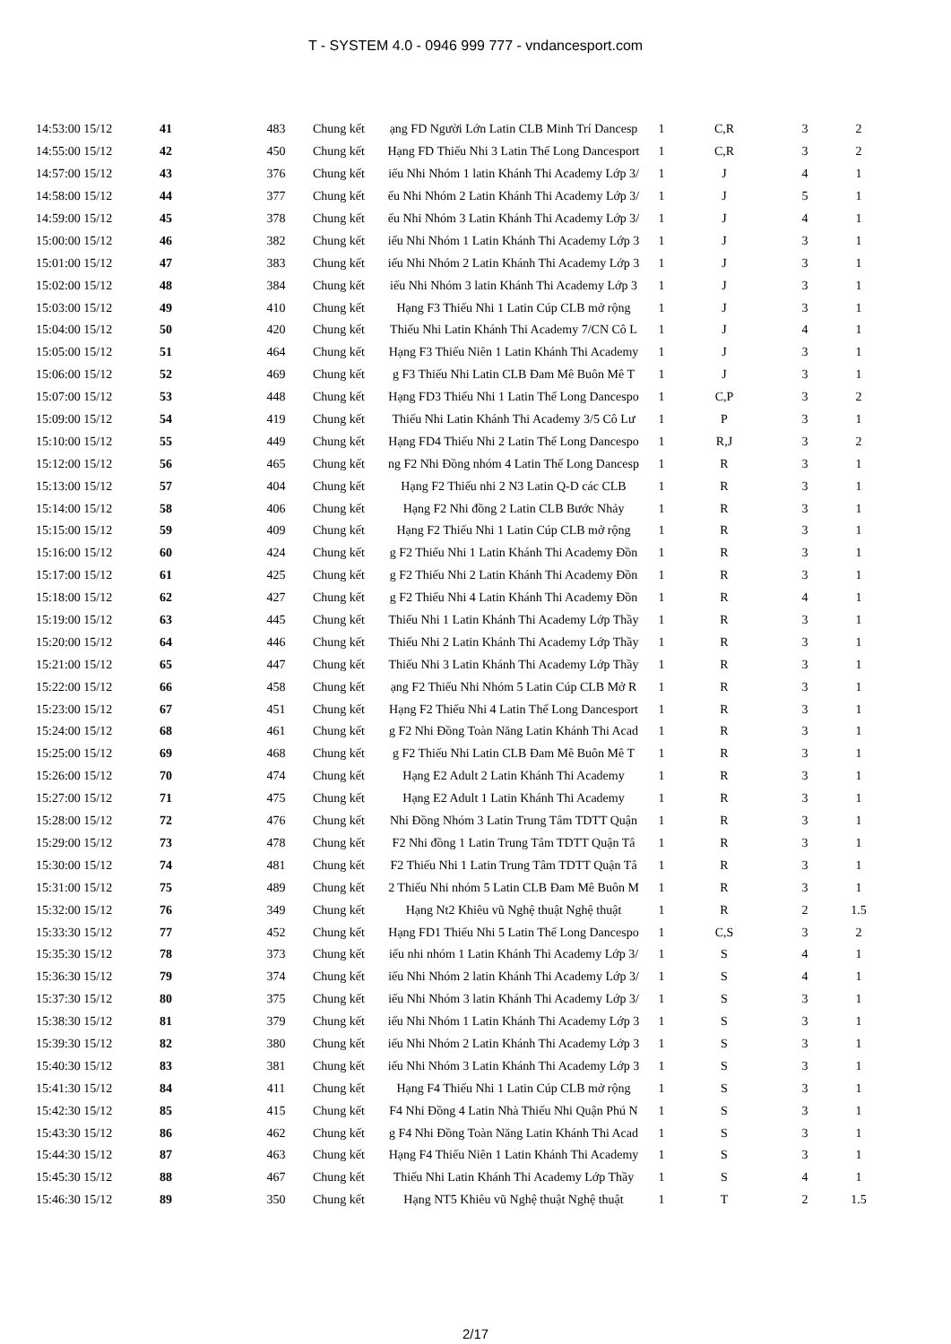T - SYSTEM 4.0 - 0946 999 777 - vndancesport.com
| 14:53:00 15/12 | 41 | 483 | Chung kết | ạng FD Người Lớn Latin CLB Minh Trí Dancesp | 1 | C,R | 3 | 2 |
| 14:55:00 15/12 | 42 | 450 | Chung kết | Hạng FD Thiếu Nhi 3 Latin Thế Long Dancesport | 1 | C,R | 3 | 2 |
| 14:57:00 15/12 | 43 | 376 | Chung kết | iếu Nhi Nhóm 1 latin Khánh Thi Academy Lớp 3/ | 1 | J | 4 | 1 |
| 14:58:00 15/12 | 44 | 377 | Chung kết | ếu Nhi Nhóm 2 Latin Khánh Thi Academy Lớp 3/ | 1 | J | 5 | 1 |
| 14:59:00 15/12 | 45 | 378 | Chung kết | ếu Nhi Nhóm 3 Latin Khánh Thi Academy Lớp 3/ | 1 | J | 4 | 1 |
| 15:00:00 15/12 | 46 | 382 | Chung kết | iếu Nhi Nhóm 1 Latin Khánh Thi Academy Lớp 3 | 1 | J | 3 | 1 |
| 15:01:00 15/12 | 47 | 383 | Chung kết | iếu Nhi Nhóm 2 Latin Khánh Thi Academy Lớp 3 | 1 | J | 3 | 1 |
| 15:02:00 15/12 | 48 | 384 | Chung kết | iếu Nhi Nhóm 3 latin Khánh Thi Academy Lớp 3 | 1 | J | 3 | 1 |
| 15:03:00 15/12 | 49 | 410 | Chung kết | Hạng F3 Thiếu Nhi 1 Latin Cúp CLB mở rộng | 1 | J | 3 | 1 |
| 15:04:00 15/12 | 50 | 420 | Chung kết | Thiếu Nhi Latin Khánh Thi Academy 7/CN Cô L | 1 | J | 4 | 1 |
| 15:05:00 15/12 | 51 | 464 | Chung kết | Hạng F3 Thiếu Niên 1 Latin Khánh Thi Academy | 1 | J | 3 | 1 |
| 15:06:00 15/12 | 52 | 469 | Chung kết | g F3 Thiếu Nhi Latin CLB Đam Mê Buôn Mê T | 1 | J | 3 | 1 |
| 15:07:00 15/12 | 53 | 448 | Chung kết | Hạng FD3 Thiếu Nhi 1 Latin Thế Long Dancespo | 1 | C,P | 3 | 2 |
| 15:09:00 15/12 | 54 | 419 | Chung kết | Thiếu Nhi Latin Khánh Thi Academy 3/5 Cô Lư | 1 | P | 3 | 1 |
| 15:10:00 15/12 | 55 | 449 | Chung kết | Hạng FD4 Thiếu Nhi 2 Latin Thế Long Dancespo | 1 | R,J | 3 | 2 |
| 15:12:00 15/12 | 56 | 465 | Chung kết | ng F2 Nhi Đồng nhóm 4 Latin Thế Long Dancesp | 1 | R | 3 | 1 |
| 15:13:00 15/12 | 57 | 404 | Chung kết | Hạng F2 Thiếu nhi 2 N3 Latin Q-D các CLB | 1 | R | 3 | 1 |
| 15:14:00 15/12 | 58 | 406 | Chung kết | Hạng F2 Nhi đồng 2 Latin CLB Bước Nhảy | 1 | R | 3 | 1 |
| 15:15:00 15/12 | 59 | 409 | Chung kết | Hạng F2 Thiếu Nhi 1 Latin Cúp CLB mở rộng | 1 | R | 3 | 1 |
| 15:16:00 15/12 | 60 | 424 | Chung kết | g F2 Thiếu Nhi 1 Latin Khánh Thi Academy Đồn | 1 | R | 3 | 1 |
| 15:17:00 15/12 | 61 | 425 | Chung kết | g F2 Thiếu Nhi 2 Latin Khánh Thi Academy Đồn | 1 | R | 3 | 1 |
| 15:18:00 15/12 | 62 | 427 | Chung kết | g F2 Thiếu Nhi 4 Latin Khánh Thi Academy Đồn | 1 | R | 4 | 1 |
| 15:19:00 15/12 | 63 | 445 | Chung kết | Thiếu Nhi 1 Latin Khánh Thi Academy Lớp Thầy | 1 | R | 3 | 1 |
| 15:20:00 15/12 | 64 | 446 | Chung kết | Thiếu Nhi 2 Latin Khánh Thi Academy Lớp Thầy | 1 | R | 3 | 1 |
| 15:21:00 15/12 | 65 | 447 | Chung kết | Thiếu Nhi 3 Latin Khánh Thi Academy Lớp Thầy | 1 | R | 3 | 1 |
| 15:22:00 15/12 | 66 | 458 | Chung kết | ạng F2 Thiếu Nhi Nhóm 5 Latin Cúp CLB Mở R | 1 | R | 3 | 1 |
| 15:23:00 15/12 | 67 | 451 | Chung kết | Hạng F2 Thiếu Nhi 4 Latin Thế Long Dancesport | 1 | R | 3 | 1 |
| 15:24:00 15/12 | 68 | 461 | Chung kết | g F2 Nhi Đồng Toàn Năng Latin Khánh Thi Acad | 1 | R | 3 | 1 |
| 15:25:00 15/12 | 69 | 468 | Chung kết | g F2 Thiếu Nhi Latin CLB Đam Mê Buôn Mê T | 1 | R | 3 | 1 |
| 15:26:00 15/12 | 70 | 474 | Chung kết | Hạng E2 Adult 2 Latin Khánh Thi Academy | 1 | R | 3 | 1 |
| 15:27:00 15/12 | 71 | 475 | Chung kết | Hạng E2 Adult 1 Latin Khánh Thi Academy | 1 | R | 3 | 1 |
| 15:28:00 15/12 | 72 | 476 | Chung kết | Nhi Đồng Nhóm 3 Latin Trung Tâm TDTT Quận | 1 | R | 3 | 1 |
| 15:29:00 15/12 | 73 | 478 | Chung kết | F2 Nhi đồng 1 Latin Trung Tâm TDTT Quận Tâ | 1 | R | 3 | 1 |
| 15:30:00 15/12 | 74 | 481 | Chung kết | F2 Thiếu Nhi 1 Latin Trung Tâm TDTT Quận Tâ | 1 | R | 3 | 1 |
| 15:31:00 15/12 | 75 | 489 | Chung kết | 2 Thiếu Nhi nhóm 5 Latin CLB Đam Mê Buôn M | 1 | R | 3 | 1 |
| 15:32:00 15/12 | 76 | 349 | Chung kết | Hạng Nt2 Khiêu vũ Nghệ thuật Nghệ thuật | 1 | R | 2 | 1.5 |
| 15:33:30 15/12 | 77 | 452 | Chung kết | Hạng FD1 Thiếu Nhi 5 Latin Thế Long Dancespo | 1 | C,S | 3 | 2 |
| 15:35:30 15/12 | 78 | 373 | Chung kết | iếu nhi nhóm 1 Latin Khánh Thi Academy Lớp 3/ | 1 | S | 4 | 1 |
| 15:36:30 15/12 | 79 | 374 | Chung kết | iếu Nhi Nhóm 2 latin Khánh Thi Academy Lớp 3/ | 1 | S | 4 | 1 |
| 15:37:30 15/12 | 80 | 375 | Chung kết | iếu Nhi Nhóm 3 latin Khánh Thi Academy Lớp 3/ | 1 | S | 3 | 1 |
| 15:38:30 15/12 | 81 | 379 | Chung kết | iếu Nhi Nhóm 1 Latin Khánh Thi Academy Lớp 3 | 1 | S | 3 | 1 |
| 15:39:30 15/12 | 82 | 380 | Chung kết | iếu Nhi Nhóm 2 Latin Khánh Thi Academy Lớp 3 | 1 | S | 3 | 1 |
| 15:40:30 15/12 | 83 | 381 | Chung kết | iếu Nhi Nhóm 3 Latin Khánh Thi Academy Lớp 3 | 1 | S | 3 | 1 |
| 15:41:30 15/12 | 84 | 411 | Chung kết | Hạng F4 Thiếu Nhi 1 Latin Cúp CLB mở rộng | 1 | S | 3 | 1 |
| 15:42:30 15/12 | 85 | 415 | Chung kết | F4 Nhi Đồng 4 Latin Nhà Thiếu Nhi Quận Phú N | 1 | S | 3 | 1 |
| 15:43:30 15/12 | 86 | 462 | Chung kết | g F4 Nhi Đồng Toàn Năng Latin Khánh Thi Acad | 1 | S | 3 | 1 |
| 15:44:30 15/12 | 87 | 463 | Chung kết | Hạng F4 Thiếu Niên 1 Latin Khánh Thi Academy | 1 | S | 3 | 1 |
| 15:45:30 15/12 | 88 | 467 | Chung kết | Thiếu Nhi Latin Khánh Thi Academy Lớp Thầy | 1 | S | 4 | 1 |
| 15:46:30 15/12 | 89 | 350 | Chung kết | Hạng NT5 Khiêu vũ Nghệ thuật Nghệ thuật | 1 | T | 2 | 1.5 |
2/17